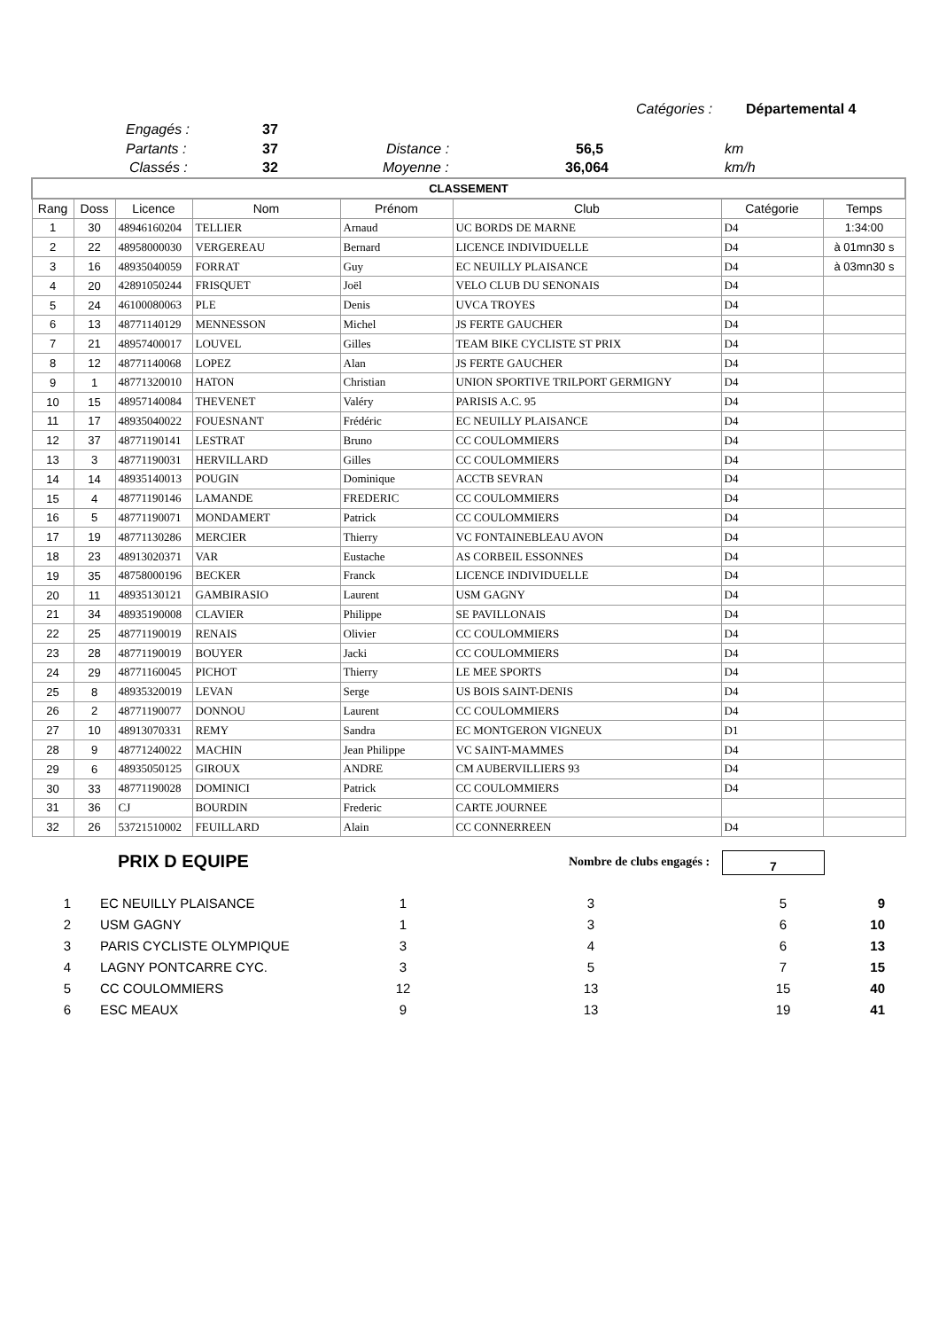Catégories : Départemental 4
Engagés : 37
Partants : 37 Distance : 56,5 km
Classés : 32 Moyenne : 36,064 km/h
| CLASSEMENT | | | | | | | |
| Rang | Doss | Licence | Nom | Prénom | Club | Catégorie | Temps |
| 1 | 30 | 48946160204 | TELLIER | Arnaud | UC BORDS DE MARNE | D4 | 1:34:00 |
| 2 | 22 | 48958000030 | VERGEREAU | Bernard | LICENCE INDIVIDUELLE | D4 | à 01mn30 s |
| 3 | 16 | 48935040059 | FORRAT | Guy | EC NEUILLY PLAISANCE | D4 | à 03mn30 s |
| 4 | 20 | 42891050244 | FRISQUET | Joël | VELO CLUB DU SENONAIS | D4 | |
| 5 | 24 | 46100080063 | PLE | Denis | UVCA TROYES | D4 | |
| 6 | 13 | 48771140129 | MENNESSON | Michel | JS FERTE GAUCHER | D4 | |
| 7 | 21 | 48957400017 | LOUVEL | Gilles | TEAM BIKE CYCLISTE ST PRIX | D4 | |
| 8 | 12 | 48771140068 | LOPEZ | Alan | JS FERTE GAUCHER | D4 | |
| 9 | 1 | 48771320010 | HATON | Christian | UNION SPORTIVE TRILPORT GERMIGNY | D4 | |
| 10 | 15 | 48957140084 | THEVENET | Valéry | PARISIS A.C. 95 | D4 | |
| 11 | 17 | 48935040022 | FOUESNANT | Frédéric | EC NEUILLY PLAISANCE | D4 | |
| 12 | 37 | 48771190141 | LESTRAT | Bruno | CC COULOMMIERS | D4 | |
| 13 | 3 | 48771190031 | HERVILLARD | Gilles | CC COULOMMIERS | D4 | |
| 14 | 14 | 48935140013 | POUGIN | Dominique | ACCTB SEVRAN | D4 | |
| 15 | 4 | 48771190146 | LAMANDE | FREDERIC | CC COULOMMIERS | D4 | |
| 16 | 5 | 48771190071 | MONDAMERT | Patrick | CC COULOMMIERS | D4 | |
| 17 | 19 | 48771130286 | MERCIER | Thierry | VC FONTAINEBLEAU AVON | D4 | |
| 18 | 23 | 48913020371 | VAR | Eustache | AS CORBEIL ESSONNES | D4 | |
| 19 | 35 | 48758000196 | BECKER | Franck | LICENCE INDIVIDUELLE | D4 | |
| 20 | 11 | 48935130121 | GAMBIRASIO | Laurent | USM GAGNY | D4 | |
| 21 | 34 | 48935190008 | CLAVIER | Philippe | SE PAVILLONAIS | D4 | |
| 22 | 25 | 48771190019 | RENAIS | Olivier | CC COULOMMIERS | D4 | |
| 23 | 28 | 48771190019 | BOUYER | Jacki | CC COULOMMIERS | D4 | |
| 24 | 29 | 48771160045 | PICHOT | Thierry | LE MEE SPORTS | D4 | |
| 25 | 8 | 48935320019 | LEVAN | Serge | US BOIS SAINT-DENIS | D4 | |
| 26 | 2 | 48771190077 | DONNOU | Laurent | CC COULOMMIERS | D4 | |
| 27 | 10 | 48913070331 | REMY | Sandra | EC MONTGERON VIGNEUX | D1 | |
| 28 | 9 | 48771240022 | MACHIN | Jean Philippe | VC SAINT-MAMMES | D4 | |
| 29 | 6 | 48935050125 | GIROUX | ANDRE | CM AUBERVILLIERS 93 | D4 | |
| 30 | 33 | 48771190028 | DOMINICI | Patrick | CC COULOMMIERS | D4 | |
| 31 | 36 | CJ | BOURDIN | Frederic | CARTE JOURNEE | | |
| 32 | 26 | 53721510002 | FEUILLARD | Alain | CC CONNERREEN | D4 | |
PRIX D EQUIPE Nombre de clubs engagés : 7
| 1 | EC NEUILLY PLAISANCE | 1 | 3 | 5 | 9 |
| 2 | USM GAGNY | 1 | 3 | 6 | 10 |
| 3 | PARIS CYCLISTE OLYMPIQUE | 3 | 4 | 6 | 13 |
| 4 | LAGNY PONTCARRE CYC. | 3 | 5 | 7 | 15 |
| 5 | CC COULOMMIERS | 12 | 13 | 15 | 40 |
| 6 | ESC MEAUX | 9 | 13 | 19 | 41 |